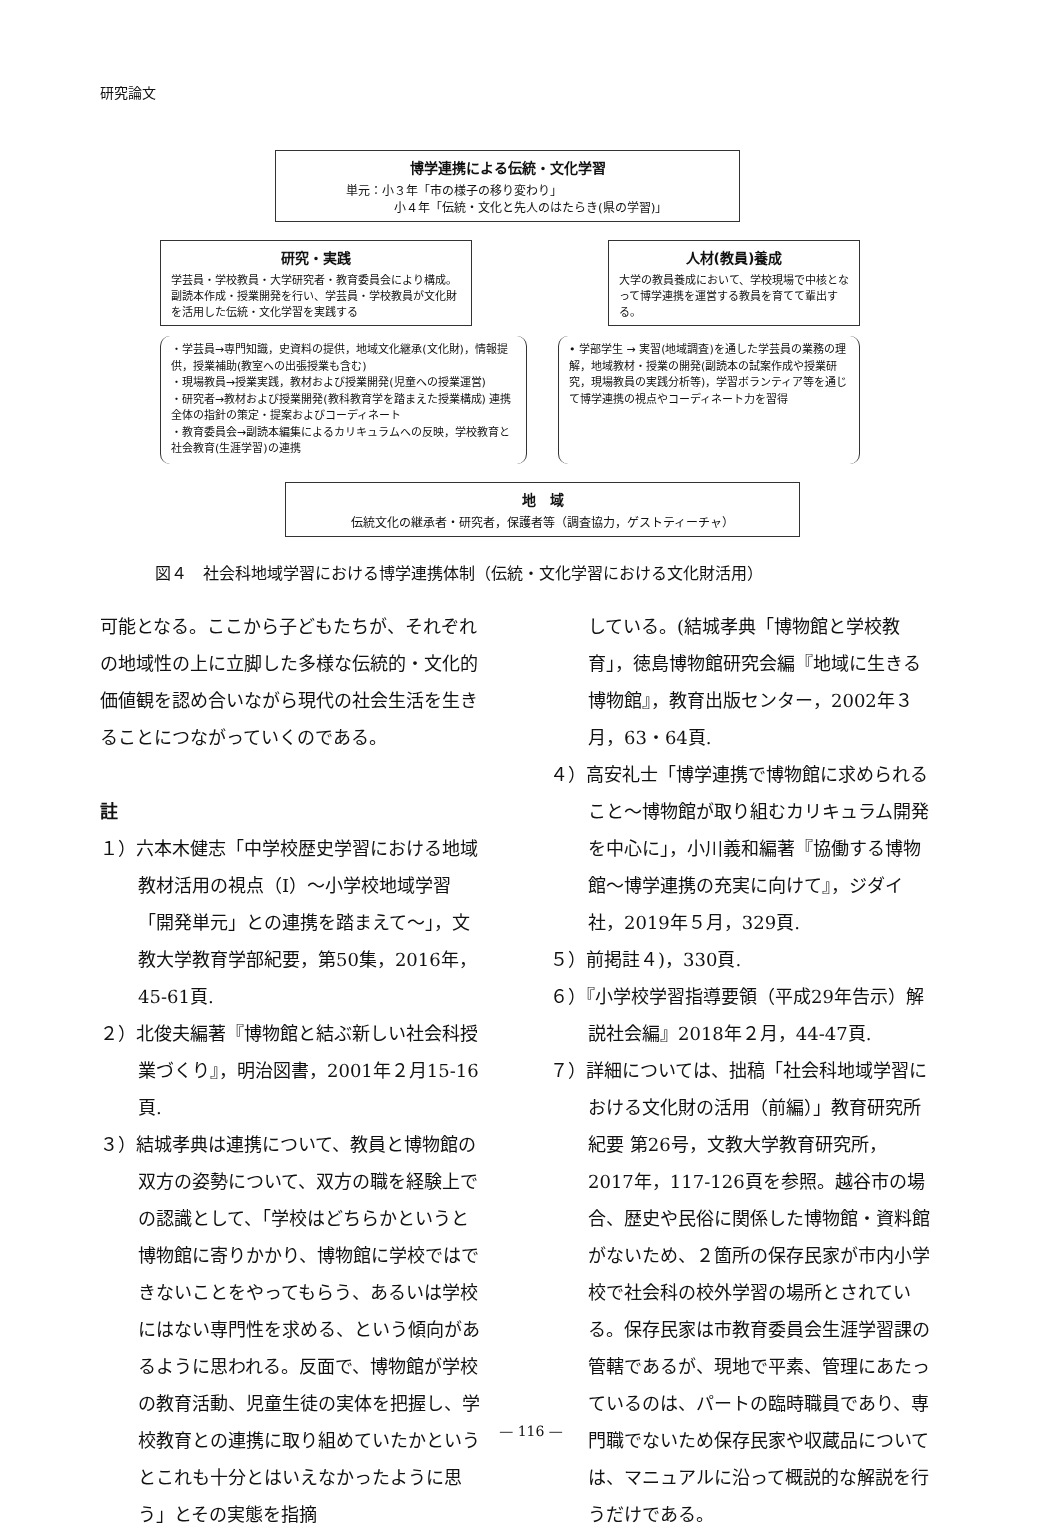研究論文
博学連携による伝統・文化学習
単元：小３年「市の様子の移り変わり」
　　　　小４年「伝統・文化と先人のはたらき(県の学習)」
研究・実践
学芸員・学校教員・大学研究者・教育委員会により構成。副読本作成・授業開発を行い、学芸員・学校教員が文化財を活用した伝統・文化学習を実践する
人材(教員)養成
大学の教員養成において、学校現場で中核となって博学連携を運営する教員を育てて輩出する。
・学芸員→専門知識，史資料の提供，地域文化継承(文化財)，情報提供，授業補助(教室への出張授業も含む)
・現場教員→授業実践，教材および授業開発(児童への授業運営)
・研究者→教材および授業開発(教科教育学を踏まえた授業構成) 連携全体の指針の策定・提案およびコーディネート
・教育委員会→副読本編集によるカリキュラムへの反映，学校教育と社会教育(生涯学習)の連携
• 学部学生 → 実習(地域調査)を通した学芸員の業務の理解，地域教材・授業の開発(副読本の試案作成や授業研究，現場教員の実践分析等)，学習ボランティア等を通じて博学連携の視点やコーディネート力を習得
地　域
伝統文化の継承者・研究者，保護者等（調査協力，ゲストティーチャ）
図４　社会科地域学習における博学連携体制（伝統・文化学習における文化財活用）
可能となる。ここから子どもたちが、それぞれの地域性の上に立脚した多様な伝統的・文化的価値観を認め合いながら現代の社会生活を生きることにつながっていくのである。
註
１）六本木健志「中学校歴史学習における地域教材活用の視点（Ⅰ）〜小学校地域学習「開発単元」との連携を踏まえて〜」，文教大学教育学部紀要，第50集，2016年，45-61頁.
２）北俊夫編著『博物館と結ぶ新しい社会科授業づくり』，明治図書，2001年２月15-16頁.
３）結城孝典は連携について、教員と博物館の双方の姿勢について、双方の職を経験上での認識として、「学校はどちらかというと博物館に寄りかかり、博物館に学校ではできないことをやってもらう、あるいは学校にはない専門性を求める、という傾向があるように思われる。反面で、博物館が学校の教育活動、児童生徒の実体を把握し、学校教育との連携に取り組めていたかというとこれも十分とはいえなかったように思う」とその実態を指摘
している。(結城孝典「博物館と学校教育」，徳島博物館研究会編『地域に生きる博物館』，教育出版センター，2002年３月，63・64頁.
４）高安礼士「博学連携で博物館に求められること〜博物館が取り組むカリキュラム開発を中心に」，小川義和編著『協働する博物館〜博学連携の充実に向けて』，ジダイ社，2019年５月，329頁.
５）前掲註４)，330頁.
６）『小学校学習指導要領（平成29年告示）解説社会編』2018年２月，44-47頁.
７）詳細については、拙稿「社会科地域学習における文化財の活用（前編）」教育研究所紀要 第26号，文教大学教育研究所，2017年，117-126頁を参照。越谷市の場合、歴史や民俗に関係した博物館・資料館がないため、２箇所の保存民家が市内小学校で社会科の校外学習の場所とされている。保存民家は市教育委員会生涯学習課の管轄であるが、現地で平素、管理にあたっているのは、パートの臨時職員であり、専門職でないため保存民家や収蔵品については、マニュアルに沿って概説的な解説を行うだけである。
— 116 —